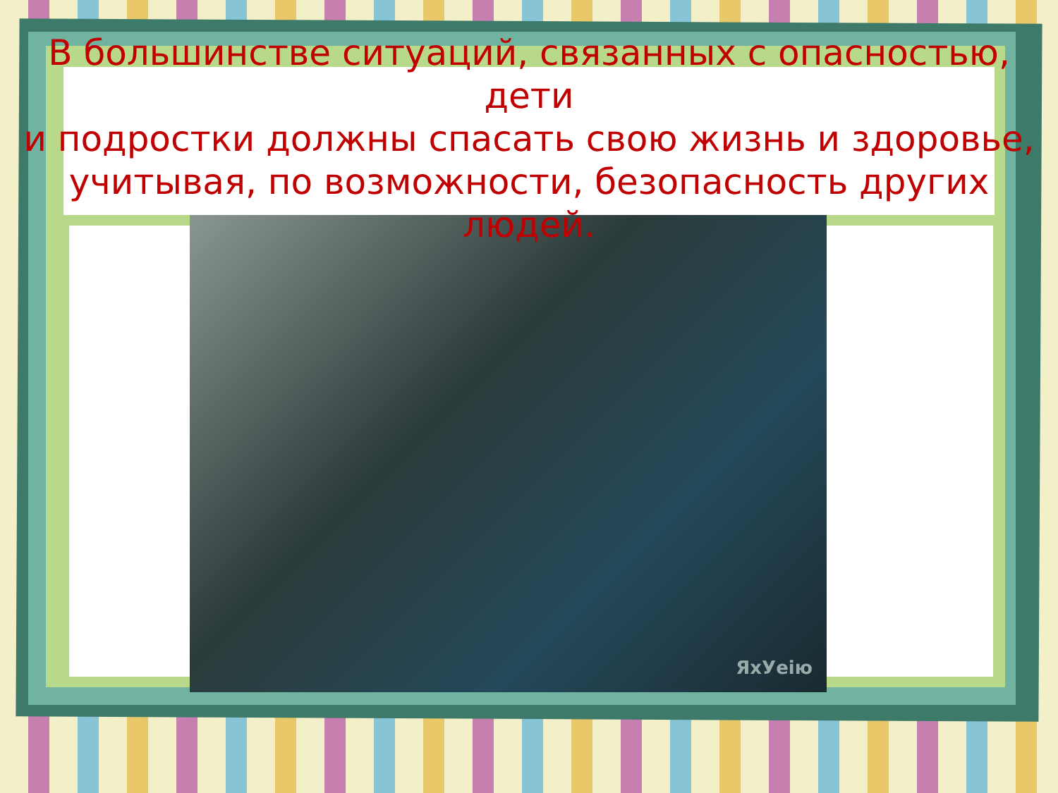ЯхУеію
В большинстве ситуаций, связанных с опасностью, дети
и подростки должны спасать свою жизнь и здоровье,
учитывая, по возможности, безопасность других людей.